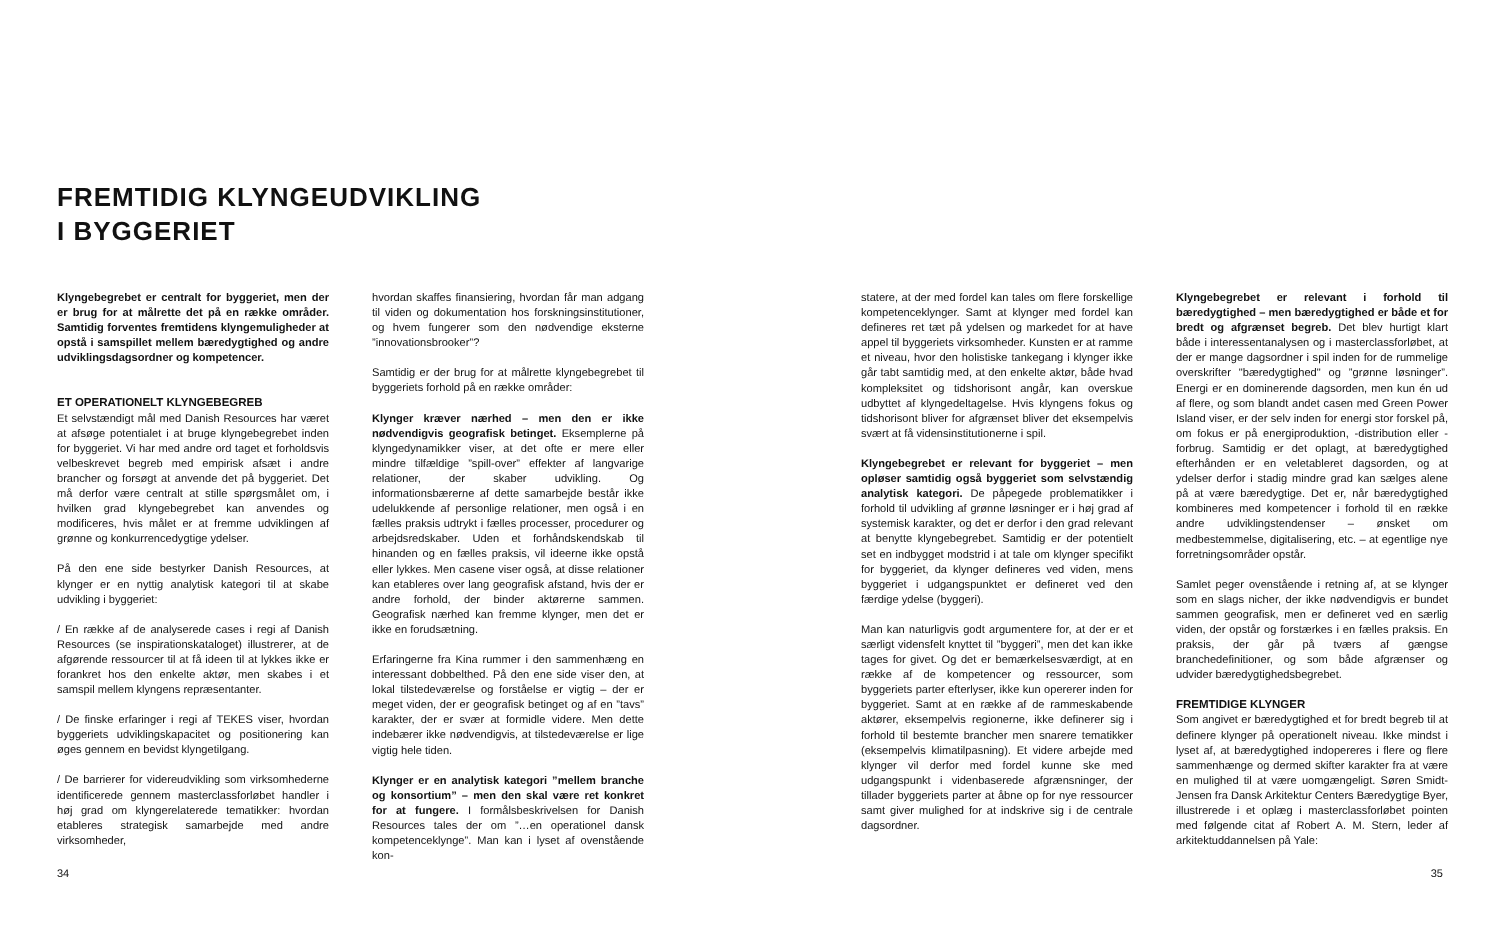FREMTIDIG KLYNGEUDVIKLING
I BYGGERIET
Klyngebegrebet er centralt for byggeriet, men der er brug for at målrette det på en række områder. Samtidig forventes fremtidens klyngemuligheder at opstå i samspillet mellem bæredygtighed og andre udviklingsdagsordner og kompetencer.
ET OPERATIONELT KLYNGEBEGREB
Et selvstændigt mål med Danish Resources har været at afsøge potentialet i at bruge klyngebegrebet inden for byggeriet. Vi har med andre ord taget et forholdsvis velbeskrevet begreb med empirisk afsæt i andre brancher og forsøgt at anvende det på byggeriet. Det må derfor være centralt at stille spørgsmålet om, i hvilken grad klyngebegrebet kan anvendes og modificeres, hvis målet er at fremme udviklingen af grønne og konkurrencedygtige ydelser.
På den ene side bestyrker Danish Resources, at klynger er en nyttig analytisk kategori til at skabe udvikling i byggeriet:
/ En række af de analyserede cases i regi af Danish Resources (se inspirationskataloget) illustrerer, at de afgørende ressourcer til at få ideen til at lykkes ikke er forankret hos den enkelte aktør, men skabes i et samspil mellem klyngens repræsentanter.
/ De finske erfaringer i regi af TEKES viser, hvordan byggeriets udviklingskapacitet og positionering kan øges gennem en bevidst klyngetilgang.
/ De barrierer for videreudvikling som virksomhederne identificerede gennem masterclassforløbet handler i høj grad om klyngerelaterede tematikker: hvordan etableres strategisk samarbejde med andre virksomheder,
hvordan skaffes finansiering, hvordan får man adgang til viden og dokumentation hos forskningsinstitutioner, og hvem fungerer som den nødvendige eksterne ”innovationsbrooker”?
Samtidig er der brug for at målrette klyngebegrebet til byggeriets forhold på en række områder:
Klynger kræver nærhed – men den er ikke nødvendigvis geografisk betinget. Eksemplerne på klyngedynamikker viser, at det ofte er mere eller mindre tilfældige ”spill-over” effekter af langvarige relationer, der skaber udvikling. Og informationsbærerne af dette samarbejde består ikke udelukkende af personlige relationer, men også i en fælles praksis udtrykt i fælles processer, procedurer og arbejdsredskaber. Uden et forhåndskendskab til hinanden og en fælles praksis, vil ideerne ikke opstå eller lykkes. Men casene viser også, at disse relationer kan etableres over lang geografisk afstand, hvis der er andre forhold, der binder aktørerne sammen. Geografisk nærhed kan fremme klynger, men det er ikke en forudsætning.
Erfaringerne fra Kina rummer i den sammenhæng en interessant dobbelthed. På den ene side viser den, at lokal tilstedeværelse og forståelse er vigtig – der er meget viden, der er geografisk betinget og af en ”tavs” karakter, der er svær at formidle videre. Men dette indebærer ikke nødvendigvis, at tilstedeværelse er lige vigtig hele tiden.
Klynger er en analytisk kategori ”mellem branche og konsortium” – men den skal være ret konkret for at fungere. I formålsbeskrivelsen for Danish Resources tales der om ”…en operationel dansk kompetenceklynge”. Man kan i lyset af ovenstående kon-
34
statere, at der med fordel kan tales om flere forskellige kompetenceklynger. Samt at klynger med fordel kan defineres ret tæt på ydelsen og markedet for at have appel til byggeriets virksomheder. Kunsten er at ramme et niveau, hvor den holistiske tankegang i klynger ikke går tabt samtidig med, at den enkelte aktør, både hvad kompleksitet og tidshorisont angår, kan overskue udbyttet af klyngedeltagelse. Hvis klyngens fokus og tidshorisont bliver for afgrænset bliver det eksempelvis svært at få vidensinstitutionerne i spil.
Klyngebegrebet er relevant for byggeriet – men opløser samtidig også byggeriet som selvstændig analytisk kategori. De påpegede problematikker i forhold til udvikling af grønne løsninger er i høj grad af systemisk karakter, og det er derfor i den grad relevant at benytte klyngebegrebet. Samtidig er der potentielt set en indbygget modstrid i at tale om klynger specifikt for byggeriet, da klynger defineres ved viden, mens byggeriet i udgangspunktet er defineret ved den færdige ydelse (byggeri).
Man kan naturligvis godt argumentere for, at der er et særligt vidensfelt knyttet til ”byggeri”, men det kan ikke tages for givet. Og det er bemærkelsesværdigt, at en række af de kompetencer og ressourcer, som byggeriets parter efterlyser, ikke kun opererer inden for byggeriet. Samt at en række af de rammeskabende aktører, eksempelvis regionerne, ikke definerer sig i forhold til bestemte brancher men snarere tematikker (eksempelvis klimatilpasning). Et videre arbejde med klynger vil derfor med fordel kunne ske med udgangspunkt i videnbaserede afgrænsninger, der tillader byggeriets parter at åbne op for nye ressourcer samt giver mulighed for at indskrive sig i de centrale dagsordner.
Klyngebegrebet er relevant i forhold til bæredygtighed – men bæredygtighed er både et for bredt og afgrænset begreb. Det blev hurtigt klart både i interessentanalysen og i masterclassforløbet, at der er mange dagsordner i spil inden for de rummelige overskrifter "bæredygtighed" og ”grønne løsninger”. Energi er en dominerende dagsorden, men kun én ud af flere, og som blandt andet casen med Green Power Island viser, er der selv inden for energi stor forskel på, om fokus er på energiproduktion, -distribution eller -forbrug. Samtidig er det oplagt, at bæredygtighed efterhånden er en veletableret dagsorden, og at ydelser derfor i stadig mindre grad kan sælges alene på at være bæredygtige. Det er, når bæredygtighed kombineres med kompetencer i forhold til en række andre udviklingstendenser – ønsket om medbestemmelse, digitalisering, etc. – at egentlige nye forretningsområder opstår.
Samlet peger ovenstående i retning af, at se klynger som en slags nicher, der ikke nødvendigvis er bundet sammen geografisk, men er defineret ved en særlig viden, der opstår og forstærkes i en fælles praksis. En praksis, der går på tværs af gængse branchedefinitioner, og som både afgrænser og udvider bæredygtighedsbegrebet.
FREMTIDIGE KLYNGER
Som angivet er bæredygtighed et for bredt begreb til at definere klynger på operationelt niveau. Ikke mindst i lyset af, at bæredygtighed indopereres i flere og flere sammenhænge og dermed skifter karakter fra at være en mulighed til at være uomgængeligt. Søren Smidt-Jensen fra Dansk Arkitektur Centers Bæredygtige Byer, illustrerede i et oplæg i masterclassforløbet pointen med følgende citat af Robert A. M. Stern, leder af arkitektuddannelsen på Yale:
35